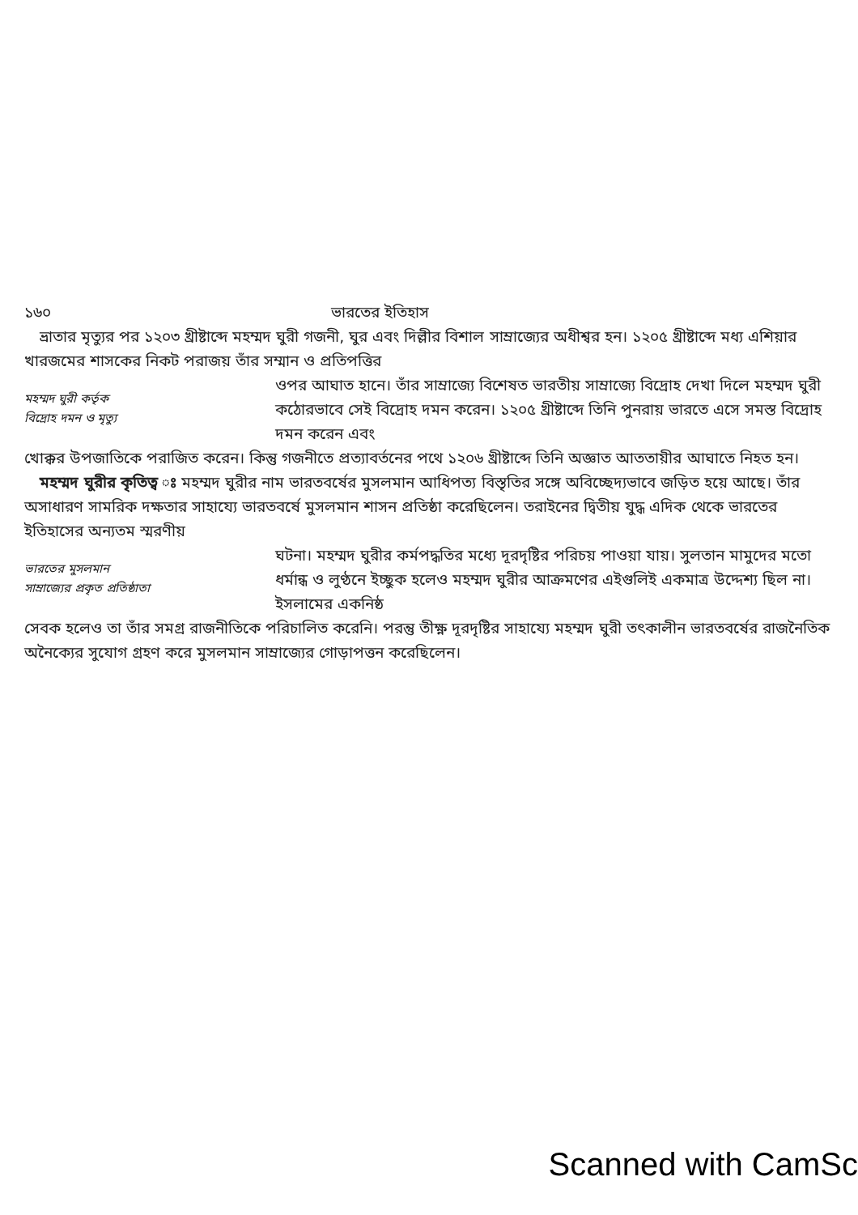১৬০ ভারতের ইতিহাস
 ভ্রাতার মৃত্যুর পর ১২০৩ খ্রীষ্টাব্দে মহম্মদ ঘুরী গজনী, ঘুর এবং দিল্লীর বিশাল সাম্রাজ্যের অধীশ্বর হন। ১২০৫ খ্রীষ্টাব্দে মধ্য এশিয়ার খারজমের শাসকের নিকট পরাজয় তাঁর সম্মান ও প্রতিপত্তির
মহম্মদ ঘুরী কর্তৃক
বিদ্রোহ দমন ও মৃত্যু
ওপর আঘাত হানে। তাঁর সাম্রাজ্যে বিশেষত ভারতীয় সাম্রাজ্যে বিদ্রোহ দেখা দিলে মহম্মদ ঘুরী কঠোরভাবে সেই বিদ্রোহ দমন করেন। ১২০৫ খ্রীষ্টাব্দে তিনি পুনরায় ভারতে এসে সমস্ত বিদ্রোহ দমন করেন এবং
খোক্কর উপজাতিকে পরাজিত করেন। কিন্তু গজনীতে প্রত্যাবর্তনের পথে ১২০৬ খ্রীষ্টাব্দে তিনি অজ্ঞাত আততায়ীর আঘাতে নিহত হন।
 মহম্মদ ঘুরীর কৃতিত্ব ঃ মহম্মদ ঘুরীর নাম ভারতবর্ষের মুসলমান আধিপত্য বিস্তৃতির সঙ্গে অবিচ্ছেদ্যভাবে জড়িত হয়ে আছে। তাঁর অসাধারণ সামরিক দক্ষতার সাহায্যে ভারতবর্ষে মুসলমান শাসন প্রতিষ্ঠা করেছিলেন। তরাইনের দ্বিতীয় যুদ্ধ এদিক থেকে ভারতের ইতিহাসের অন্যতম স্মরণীয়
ভারতের মুসলমান
সাম্রাজ্যের প্রকৃত প্রতিষ্ঠাতা
ঘটনা। মহম্মদ ঘুরীর কর্মপদ্ধতির মধ্যে দূরদৃষ্টির পরিচয় পাওয়া যায়। সুলতান মামুদের মতো ধর্মান্ধ ও লুণ্ঠনে ইচ্ছুক হলেও মহম্মদ ঘুরীর আক্রমণের এইগুলিই একমাত্র উদ্দেশ্য ছিল না। ইসলামের একনিষ্ঠ
সেবক হলেও তা তাঁর সমগ্র রাজনীতিকে পরিচালিত করেনি। পরন্তু তীক্ষ্ণ দূরদৃষ্টির সাহায্যে মহম্মদ ঘুরী তৎকালীন ভারতবর্ষের রাজনৈতিক অনৈক্যের সুযোগ গ্রহণ করে মুসলমান সাম্রাজ্যের গোড়াপত্তন করেছিলেন।
Scanned with CamSc